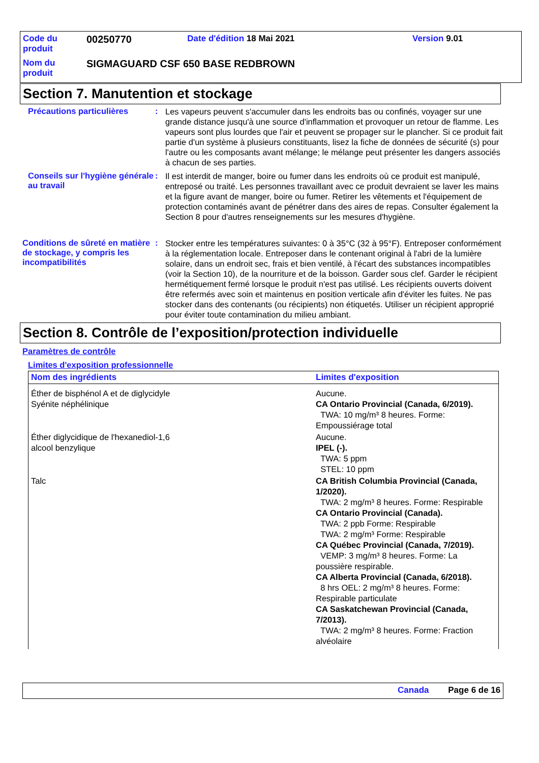| Code du produit | 00250770 | Date d'édition 18 Mai 2021 | Version 9.01 |
| Nom du produit | SIGMAGUARD CSF 650 BASE REDBROWN | | |
Section 7. Manutention et stockage
Précautions particulières :
Les vapeurs peuvent s'accumuler dans les endroits bas ou confinés, voyager sur une grande distance jusqu'à une source d'inflammation et provoquer un retour de flamme. Les vapeurs sont plus lourdes que l'air et peuvent se propager sur le plancher. Si ce produit fait partie d'un système à plusieurs constituants, lisez la fiche de données de sécurité (s) pour l'autre ou les composants avant mélange; le mélange peut présenter les dangers associés à chacun de ses parties.
Conseils sur l'hygiène générale au travail
:
Il est interdit de manger, boire ou fumer dans les endroits où ce produit est manipulé, entreposé ou traité. Les personnes travaillant avec ce produit devraient se laver les mains et la figure avant de manger, boire ou fumer. Retirer les vêtements et l'équipement de protection contaminés avant de pénétrer dans des aires de repas. Consulter également la Section 8 pour d'autres renseignements sur les mesures d'hygiène.
Conditions de sûreté en matière de stockage, y compris les incompatibilités
:
Stocker entre les températures suivantes: 0 à 35°C (32 à 95°F). Entreposer conformément à la réglementation locale. Entreposer dans le contenant original à l'abri de la lumière solaire, dans un endroit sec, frais et bien ventilé, à l'écart des substances incompatibles (voir la Section 10), de la nourriture et de la boisson. Garder sous clef. Garder le récipient hermétiquement fermé lorsque le produit n'est pas utilisé. Les récipients ouverts doivent être refermés avec soin et maintenus en position verticale afin d'éviter les fuites. Ne pas stocker dans des contenants (ou récipients) non étiquetés. Utiliser un récipient approprié pour éviter toute contamination du milieu ambiant.
Section 8. Contrôle de l’exposition/protection individuelle
Paramètres de contrôle
Limites d'exposition professionnelle
| Nom des ingrédients | Limites d'exposition |
| --- | --- |
| Éther de bisphénol A et de diglycidyle Syénite néphélinique | Aucune. CA Ontario Provincial (Canada, 6/2019). TWA: 10 mg/m³ 8 heures. Forme: Empoussiérage total |
| Éther diglycidique de l'hexanediol-1,6 alcool benzylique | Aucune. IPEL (-). TWA: 5 ppm STEL: 10 ppm |
| Talc | CA British Columbia Provincial (Canada, 1/2020). TWA: 2 mg/m³ 8 heures. Forme: Respirable CA Ontario Provincial (Canada). TWA: 2 ppb Forme: Respirable TWA: 2 mg/m³ Forme: Respirable CA Québec Provincial (Canada, 7/2019). VEMP: 3 mg/m³ 8 heures. Forme: La poussière respirable. CA Alberta Provincial (Canada, 6/2018). 8 hrs OEL: 2 mg/m³ 8 heures. Forme: Respirable particulate CA Saskatchewan Provincial (Canada, 7/2013). TWA: 2 mg/m³ 8 heures. Forme: Fraction alvéolaire |
Canada Page 6 de 16